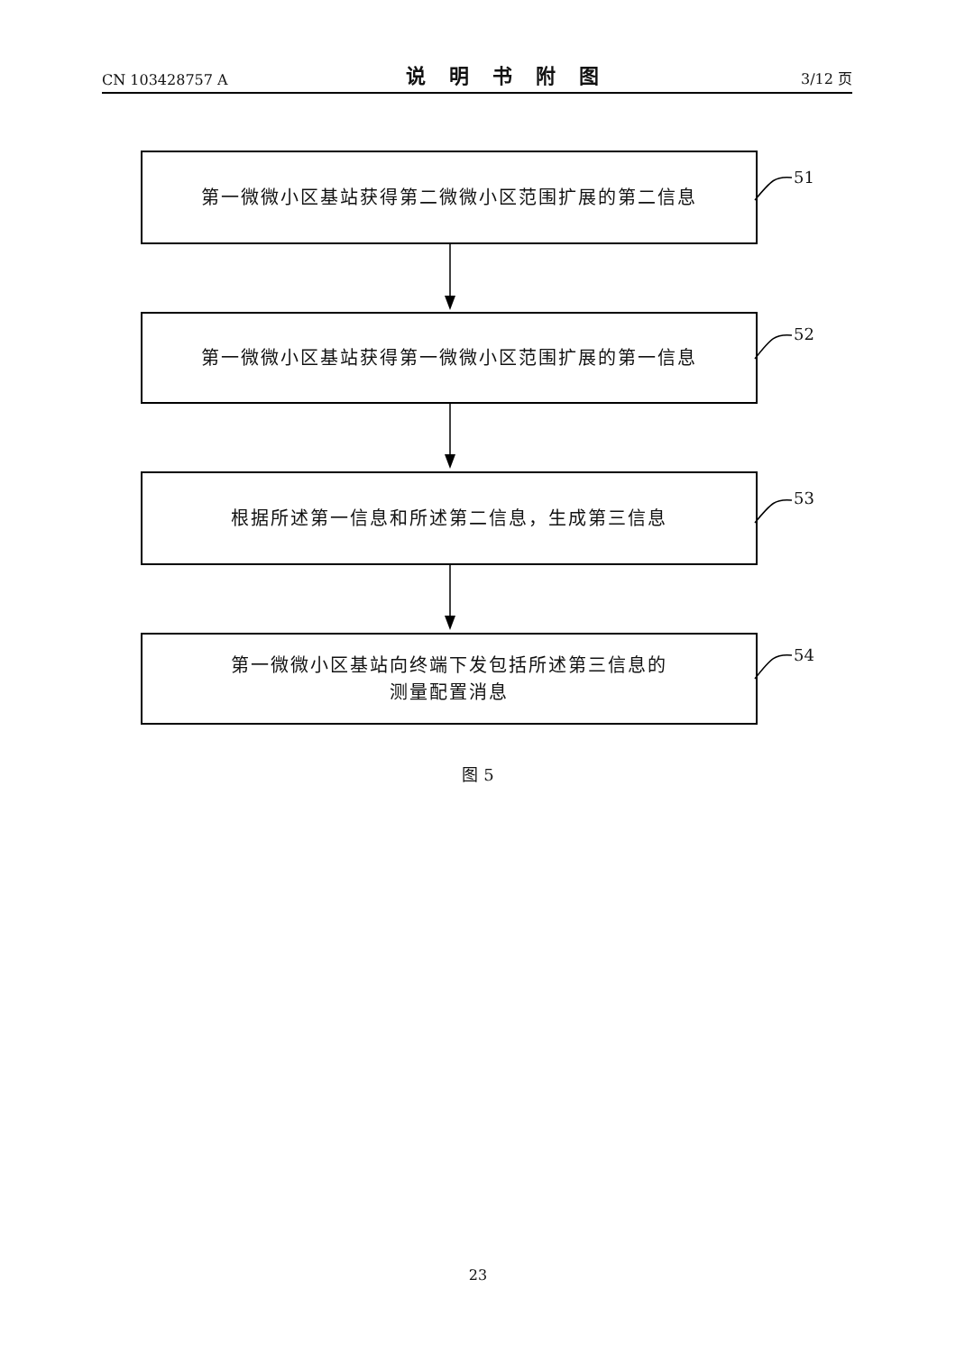CN 103428757 A 说明书附图 3/12 页
第一微微小区基站获得第二微微小区范围扩展的第二信息
51
第一微微小区基站获得第一微微小区范围扩展的第一信息
52
根据所述第一信息和所述第二信息，生成第三信息
53
第一微微小区基站向终端下发包括所述第三信息的
测量配置消息
54
图 5
23